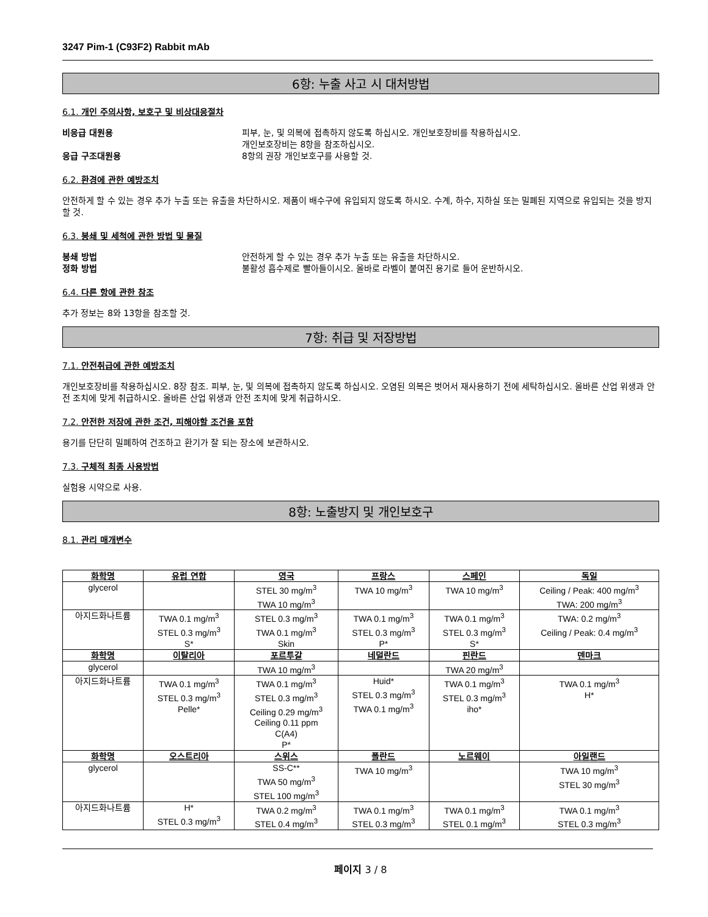3247 Pim-1 (C93F2) Rabbit mAb
6항: 누출 사고 시 대처방법
6.1. 개인 주의사항, 보호구 및 비상대응절차
비응급 대원용 피부, 눈, 및 의복에 접촉하지 않도록 하십시오. 개인보호장비를 착용하십시오.
개인보호장비는 8항을 참조하십시오.
응급 구조대원용 8항의 권장 개인보호구를 사용할 것.
6.2. 환경에 관한 예방조치
안전하게 할 수 있는 경우 추가 누출 또는 유출을 차단하시오. 제품이 배수구에 유입되지 않도록 하시오. 수계, 하수, 지하실 또는 밀폐된 지역으로 유입되는 것을 방지할 것.
6.3. 봉쇄 및 세척에 관한 방법 및 물질
봉쇄 방법 안전하게 할 수 있는 경우 추가 누출 또는 유출을 차단하시오.
정화 방법 불활성 흡수제로 빨아들이시오. 올바로 라벨이 붙여진 용기로 들어 운반하시오.
6.4. 다른 항에 관한 참조
추가 정보는 8와 13항을 참조할 것.
7항: 취급 및 저장방법
7.1. 안전취급에 관한 예방조치
개인보호장비를 착용하십시오. 8장 참조. 피부, 눈, 및 의복에 접촉하지 않도록 하십시오. 오염된 의복은 벗어서 재사용하기 전에 세탁하십시오. 올바른 산업 위생과 안전 조치에 맞게 취급하시오. 올바른 산업 위생과 안전 조치에 맞게 취급하시오.
7.2. 안전한 저장에 관한 조건, 피해야할 조건을 포함
용기를 단단히 밀폐하여 건조하고 환기가 잘 되는 장소에 보관하시오.
7.3. 구체적 최종 사용방법
실험용 시약으로 사용.
8항: 노출방지 및 개인보호구
8.1. 관리 매개변수
| 화학명 | 유럽 연합 | 영국 | 프랑스 | 스페인 | 독일 |
| --- | --- | --- | --- | --- | --- |
| glycerol | | STEL 30 mg/m<sup>3</sup> TWA 10 mg/m<sup>3</sup> | TWA 10 mg/m<sup>3</sup> | TWA 10 mg/m<sup>3</sup> | Ceiling / Peak: 400 mg/m<sup>3</sup> TWA: 200 mg/m<sup>3</sup> |
| 아지드화나트륨 | TWA 0.1 mg/m<sup>3</sup> STEL 0.3 mg/m<sup>3</sup> S* | STEL 0.3 mg/m<sup>3</sup> TWA 0.1 mg/m<sup>3</sup> Skin | TWA 0.1 mg/m<sup>3</sup> STEL 0.3 mg/m<sup>3</sup> P* | TWA 0.1 mg/m<sup>3</sup> STEL 0.3 mg/m<sup>3</sup> S* | TWA: 0.2 mg/m<sup>3</sup> Ceiling / Peak: 0.4 mg/m<sup>3</sup> |
| 화학명 | 이탈리아 | 포르투갈 | 네덜란드 | 핀란드 | 덴마크 |
| glycerol | | TWA 10 mg/m<sup>3</sup> | | TWA 20 mg/m<sup>3</sup> | |
| 아지드화나트륨 | TWA 0.1 mg/m<sup>3</sup> STEL 0.3 mg/m<sup>3</sup> Pelle* | TWA 0.1 mg/m<sup>3</sup> STEL 0.3 mg/m<sup>3</sup> Ceiling 0.29 mg/m<sup>3</sup> Ceiling 0.11 ppm C(A4) P* | Huid* STEL 0.3 mg/m<sup>3</sup> TWA 0.1 mg/m<sup>3</sup> | TWA 0.1 mg/m<sup>3</sup> STEL 0.3 mg/m<sup>3</sup> iho* | TWA 0.1 mg/m<sup>3</sup> H* |
| 화학명 | 오스트리아 | 스위스 | 폴란드 | 노르웨이 | 아일랜드 |
| glycerol | | SS-C** TWA 50 mg/m<sup>3</sup> STEL 100 mg/m<sup>3</sup> | TWA 10 mg/m<sup>3</sup> | | TWA 10 mg/m<sup>3</sup> STEL 30 mg/m<sup>3</sup> |
| 아지드화나트륨 | H* STEL 0.3 mg/m<sup>3</sup> | TWA 0.2 mg/m<sup>3</sup> STEL 0.4 mg/m<sup>3</sup> | TWA 0.1 mg/m<sup>3</sup> STEL 0.3 mg/m<sup>3</sup> | TWA 0.1 mg/m<sup>3</sup> STEL 0.1 mg/m<sup>3</sup> | TWA 0.1 mg/m<sup>3</sup> STEL 0.3 mg/m<sup>3</sup> |
페이지 3 / 8